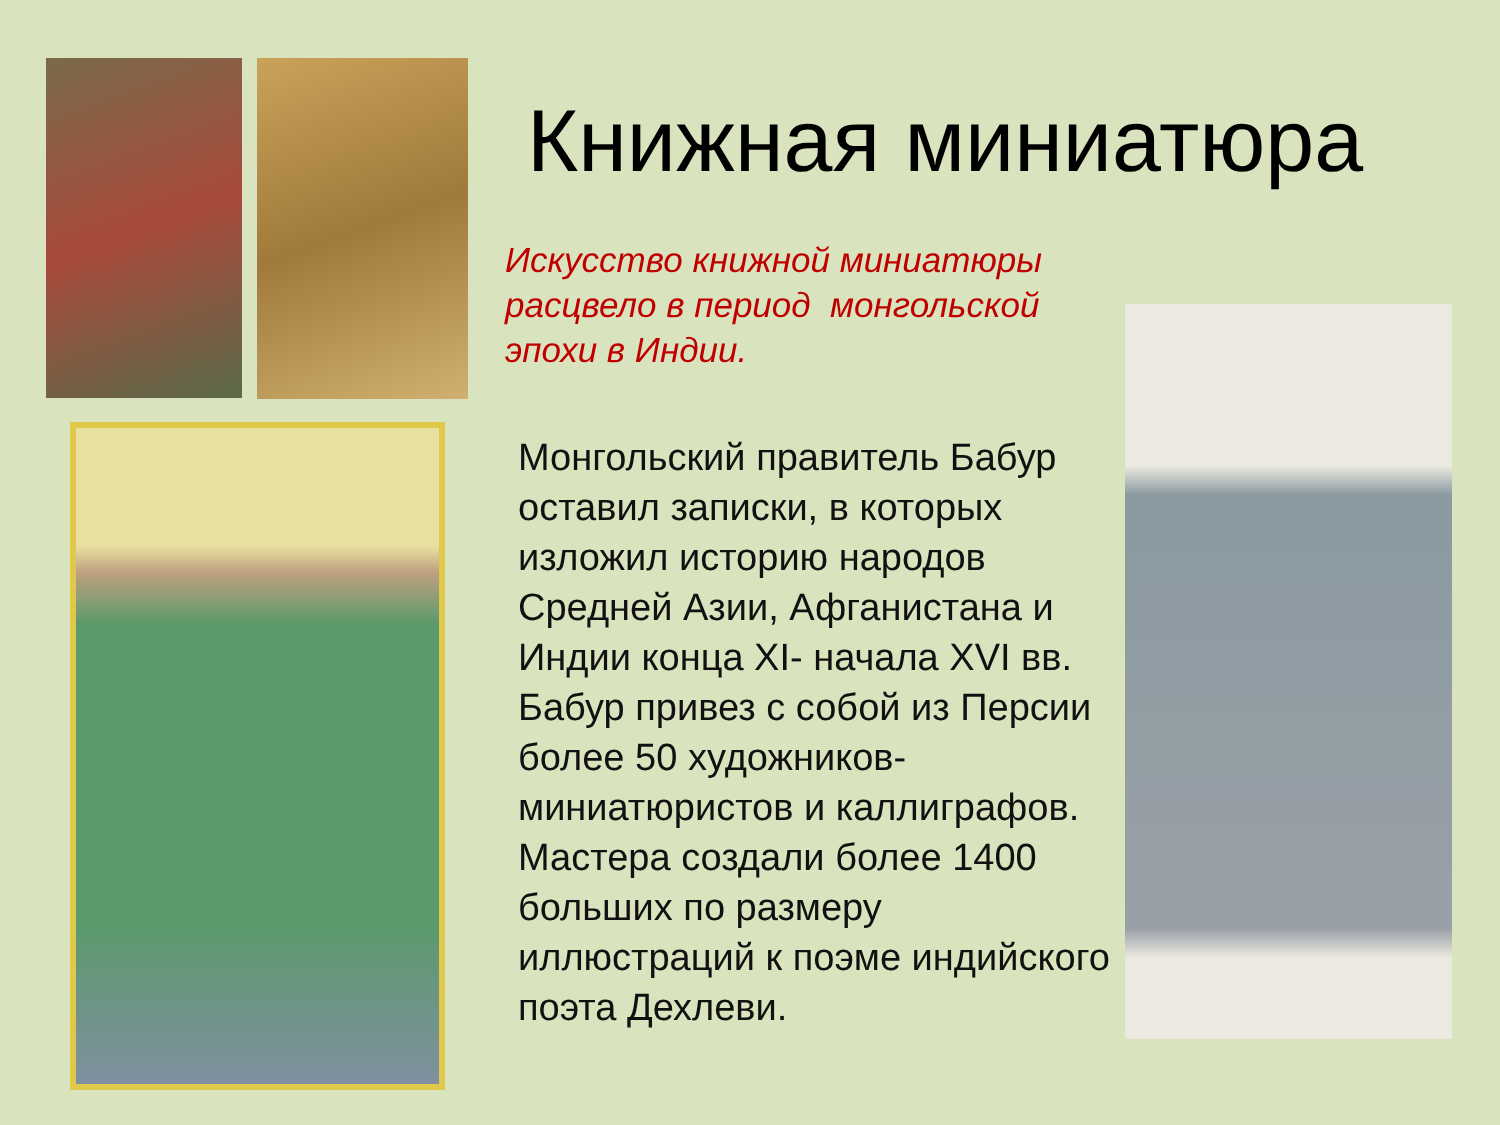Книжная миниатюра
Искусство книжной миниатюры расцвело в период монгольской эпохи в Индии.
Монгольский правитель Бабур оставил записки, в которых изложил историю народов Средней Азии, Афганистана и Индии конца XI- начала XVI вв. Бабур привез с собой из Персии более 50 художников-миниатюристов и каллиграфов. Мастера создали более 1400 больших по размеру иллюстраций к поэме индийского поэта Дехлеви.